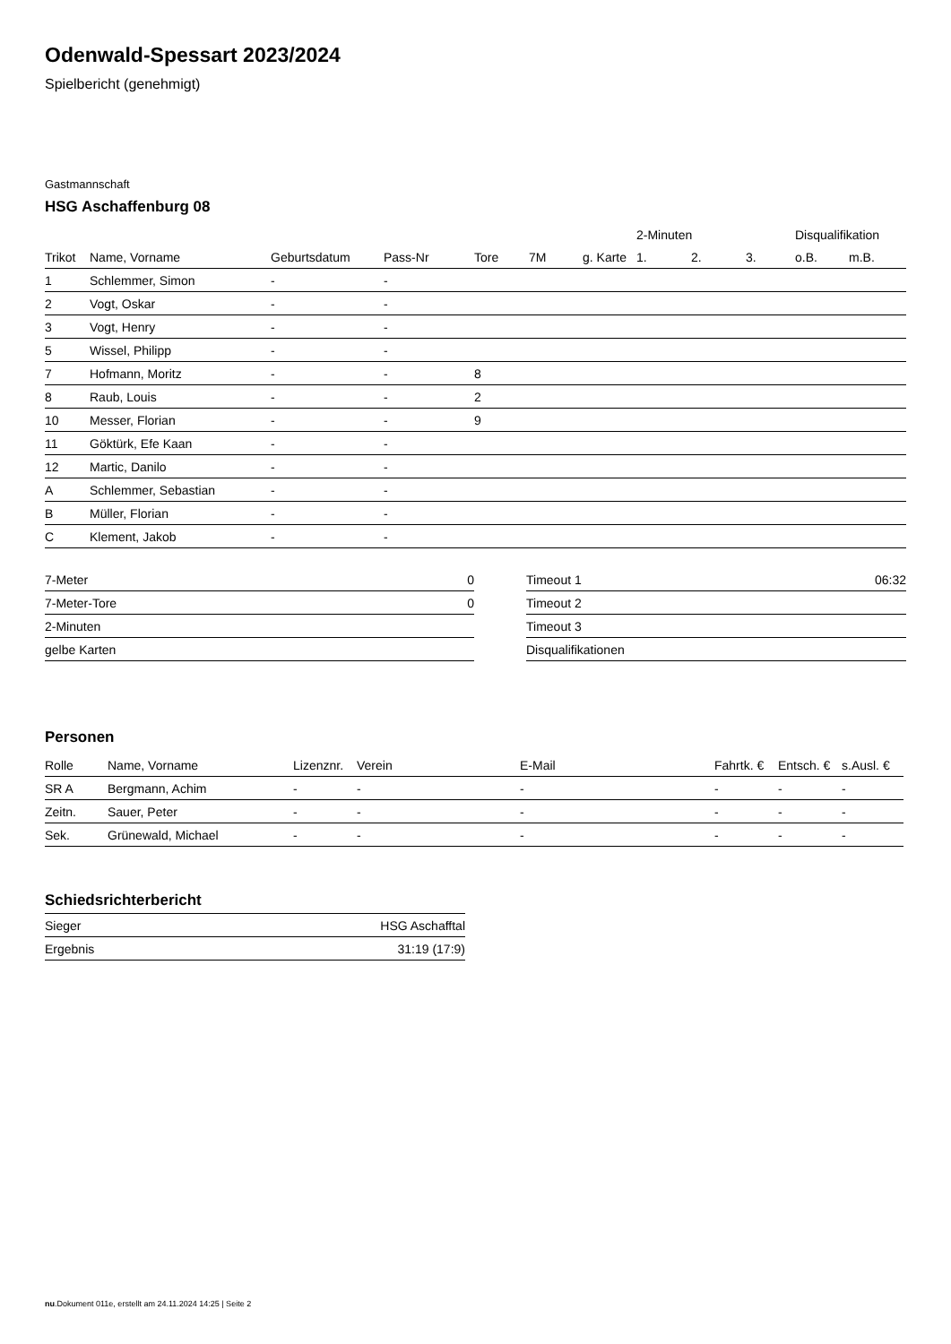Odenwald-Spessart 2023/2024
Spielbericht (genehmigt)
Gastmannschaft
HSG Aschaffenburg 08
| | | | | | | | 2-Minuten | | | Disqualifikation | |
| --- | --- | --- | --- | --- | --- | --- | --- | --- | --- | --- | --- |
| Trikot | Name, Vorname | Geburtsdatum | Pass-Nr | Tore | 7M | g. Karte | 1. | 2. | 3. | o.B. | m.B. |
| 1 | Schlemmer, Simon | - | - | | | | | | | | |
| 2 | Vogt, Oskar | - | - | | | | | | | | |
| 3 | Vogt, Henry | - | - | | | | | | | | |
| 5 | Wissel, Philipp | - | - | | | | | | | | |
| 7 | Hofmann, Moritz | - | - | 8 | | | | | | | |
| 8 | Raub, Louis | - | - | 2 | | | | | | | |
| 10 | Messer, Florian | - | - | 9 | | | | | | | |
| 11 | Göktürk, Efe Kaan | - | - | | | | | | | | |
| 12 | Martic, Danilo | - | - | | | | | | | | |
| A | Schlemmer, Sebastian | - | - | | | | | | | | |
| B | Müller, Florian | - | - | | | | | | | | |
| C | Klement, Jakob | - | - | | | | | | | | |
| 7-Meter | 0 |
| 7-Meter-Tore | 0 |
| 2-Minuten | |
| gelbe Karten | |
| Timeout 1 | 06:32 |
| Timeout 2 | |
| Timeout 3 | |
| Disqualifikationen | |
Personen
| Rolle | Name, Vorname | Lizenznr. | Verein | E-Mail | Fahrtk. € | Entsch. € | s.Ausl. € |
| --- | --- | --- | --- | --- | --- | --- | --- |
| SR A | Bergmann, Achim | - | - | - | - | - | - |
| Zeitn. | Sauer, Peter | - | - | - | - | - | - |
| Sek. | Grünewald, Michael | - | - | - | - | - | - |
Schiedsrichterbericht
| Sieger | HSG Aschafftal |
| Ergebnis | 31:19 (17:9) |
nu.Dokument 011e, erstellt am 24.11.2024 14:25 | Seite 2